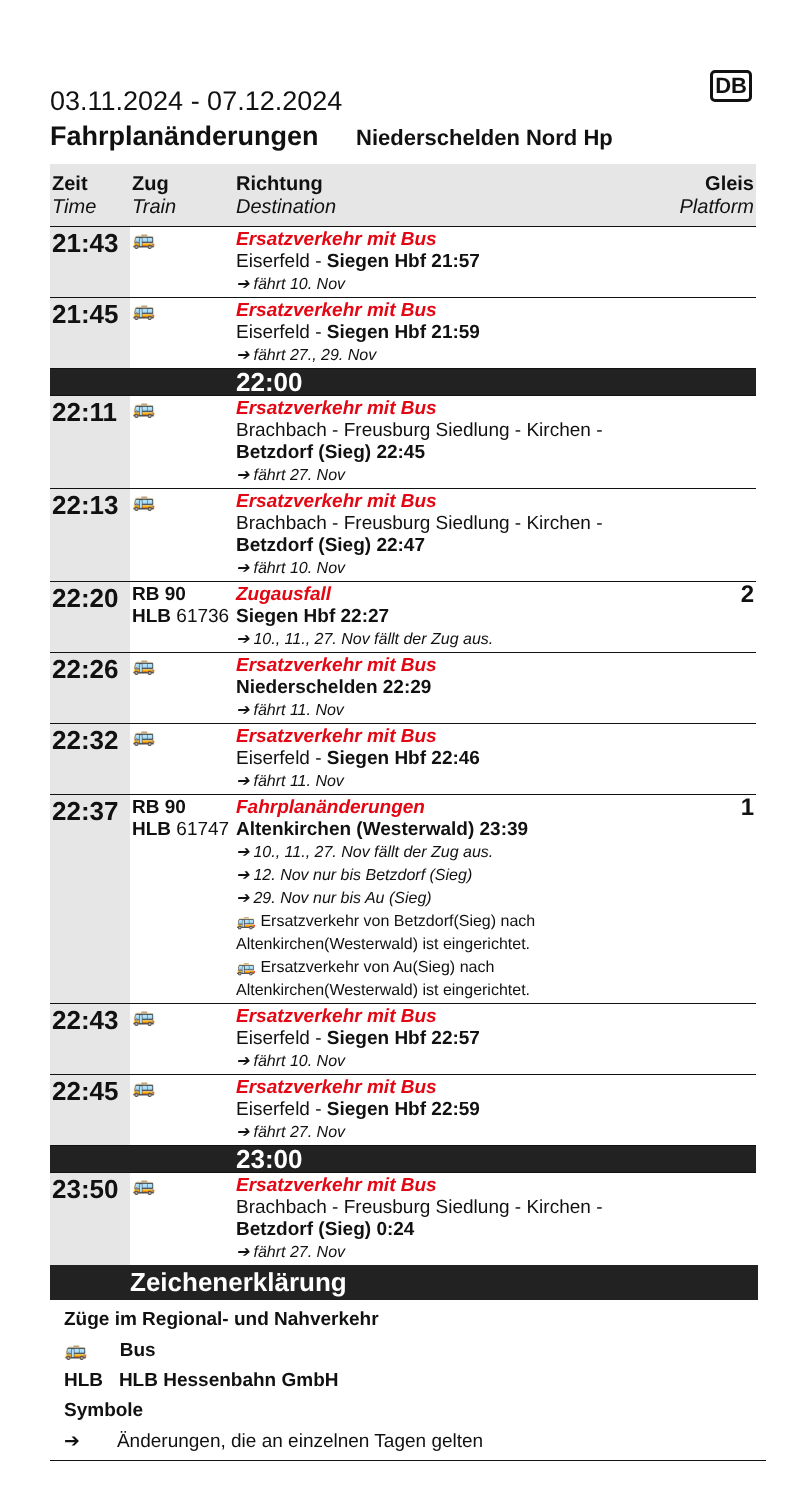DB
03.11.2024 - 07.12.2024
Fahrplanänderungen Niederschelden Nord Hp
| Zeit Time | Zug Train | Richtung Destination | Gleis Platform |
| --- | --- | --- | --- |
| 21:43 | 🚌 | Ersatzverkehr mit Bus Eiserfeld - Siegen Hbf 21:57 ➔ fährt 10. Nov | |
| 21:45 | 🚌 | Ersatzverkehr mit Bus Eiserfeld - Siegen Hbf 21:59 ➔ fährt 27., 29. Nov | |
| | | 22:00 | |
| 22:11 | 🚌 | Ersatzverkehr mit Bus Brachbach - Freusburg Siedlung - Kirchen - Betzdorf (Sieg) 22:45 ➔ fährt 27. Nov | |
| 22:13 | 🚌 | Ersatzverkehr mit Bus Brachbach - Freusburg Siedlung - Kirchen - Betzdorf (Sieg) 22:47 ➔ fährt 10. Nov | |
| 22:20 | RB 90 HLB 61736 | Zugausfall Siegen Hbf 22:27 ➔ 10., 11., 27. Nov fällt der Zug aus. | 2 |
| 22:26 | 🚌 | Ersatzverkehr mit Bus Niederschelden 22:29 ➔ fährt 11. Nov | |
| 22:32 | 🚌 | Ersatzverkehr mit Bus Eiserfeld - Siegen Hbf 22:46 ➔ fährt 11. Nov | |
| 22:37 | RB 90 HLB 61747 | Fahrplanänderungen Altenkirchen (Westerwald) 23:39 ➔ 10., 11., 27. Nov fällt der Zug aus. ➔ 12. Nov nur bis Betzdorf (Sieg) ➔ 29. Nov nur bis Au (Sieg) 🚌 Ersatzverkehr von Betzdorf(Sieg) nach Altenkirchen(Westerwald) ist eingerichtet. 🚌 Ersatzverkehr von Au(Sieg) nach Altenkirchen(Westerwald) ist eingerichtet. | 1 |
| 22:43 | 🚌 | Ersatzverkehr mit Bus Eiserfeld - Siegen Hbf 22:57 ➔ fährt 10. Nov | |
| 22:45 | 🚌 | Ersatzverkehr mit Bus Eiserfeld - Siegen Hbf 22:59 ➔ fährt 27. Nov | |
| | | 23:00 | |
| 23:50 | 🚌 | Ersatzverkehr mit Bus Brachbach - Freusburg Siedlung - Kirchen - Betzdorf (Sieg) 0:24 ➔ fährt 27. Nov | |
Zeichenerklärung
Züge im Regional- und Nahverkehr
🚌 Bus
HLB HLB Hessenbahn GmbH
Symbole
➔ Änderungen, die an einzelnen Tagen gelten